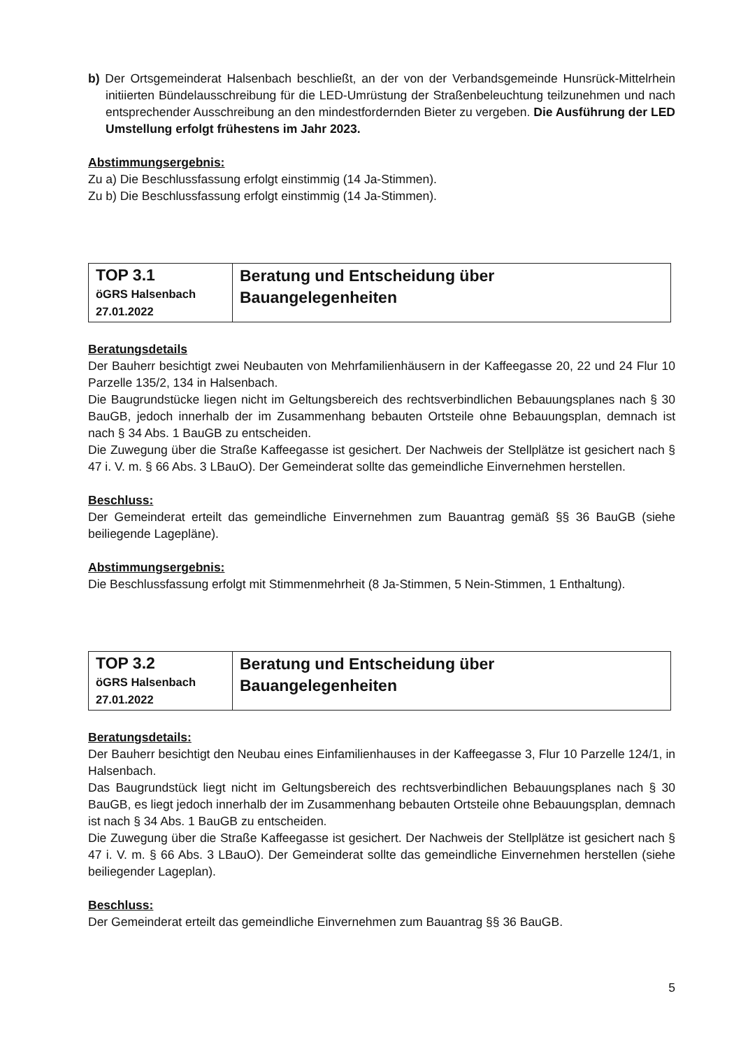b) Der Ortsgemeinderat Halsenbach beschließt, an der von der Verbandsgemeinde Hunsrück-Mittelrhein initiierten Bündelausschreibung für die LED-Umrüstung der Straßenbeleuchtung teilzunehmen und nach entsprechender Ausschreibung an den mindestfordernden Bieter zu vergeben. Die Ausführung der LED Umstellung erfolgt frühestens im Jahr 2023.
Abstimmungsergebnis:
Zu a) Die Beschlussfassung erfolgt einstimmig (14 Ja-Stimmen).
Zu b) Die Beschlussfassung erfolgt einstimmig (14 Ja-Stimmen).
| TOP 3.1 öGRS Halsenbach 27.01.2022 | Beratung und Entscheidung über Bauangelegenheiten |
Beratungsdetails
Der Bauherr besichtigt zwei Neubauten von Mehrfamilienhäusern in der Kaffeegasse 20, 22 und 24 Flur 10 Parzelle 135/2, 134 in Halsenbach.
Die Baugrundstücke liegen nicht im Geltungsbereich des rechtsverbindlichen Bebauungsplanes nach § 30 BauGB, jedoch innerhalb der im Zusammenhang bebauten Ortsteile ohne Bebauungsplan, demnach ist nach § 34 Abs. 1 BauGB zu entscheiden.
Die Zuwegung über die Straße Kaffeegasse ist gesichert. Der Nachweis der Stellplätze ist gesichert nach § 47 i. V. m. § 66 Abs. 3 LBauO). Der Gemeinderat sollte das gemeindliche Einvernehmen herstellen.
Beschluss:
Der Gemeinderat erteilt das gemeindliche Einvernehmen zum Bauantrag gemäß §§ 36 BauGB (siehe beiliegende Lagepläne).
Abstimmungsergebnis:
Die Beschlussfassung erfolgt mit Stimmenmehrheit (8 Ja-Stimmen, 5 Nein-Stimmen, 1 Enthaltung).
| TOP 3.2 öGRS Halsenbach 27.01.2022 | Beratung und Entscheidung über Bauangelegenheiten |
Beratungsdetails:
Der Bauherr besichtigt den Neubau eines Einfamilienhauses in der Kaffeegasse 3, Flur 10 Parzelle 124/1, in Halsenbach.
Das Baugrundstück liegt nicht im Geltungsbereich des rechtsverbindlichen Bebauungsplanes nach § 30 BauGB, es liegt jedoch innerhalb der im Zusammenhang bebauten Ortsteile ohne Bebauungsplan, demnach ist nach § 34 Abs. 1 BauGB zu entscheiden.
Die Zuwegung über die Straße Kaffeegasse ist gesichert. Der Nachweis der Stellplätze ist gesichert nach § 47 i. V. m. § 66 Abs. 3 LBauO). Der Gemeinderat sollte das gemeindliche Einvernehmen herstellen (siehe beiliegender Lageplan).
Beschluss:
Der Gemeinderat erteilt das gemeindliche Einvernehmen zum Bauantrag §§ 36 BauGB.
5